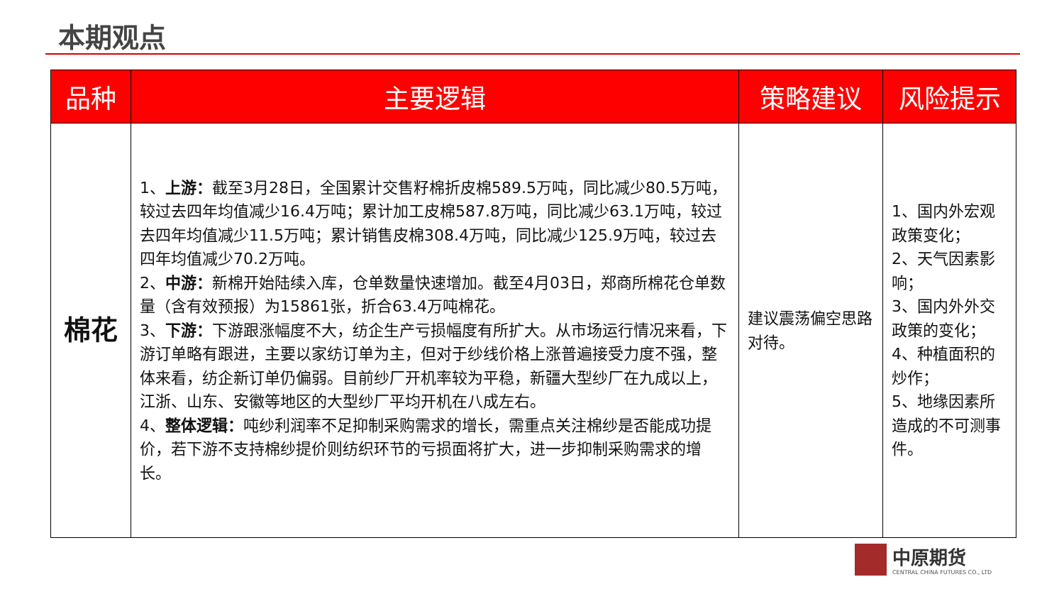本期观点
| 品种 | 主要逻辑 | 策略建议 | 风险提示 |
| --- | --- | --- | --- |
| 棉花 | 1、 上游： 截至3月28日，全国累计交售籽棉折皮棉589.5万吨，同比减少80.5万吨，较过去四年均值减少16.4万吨；累计加工皮棉587.8万吨，同比减少63.1万吨，较过去四年均值减少11.5万吨；累计销售皮棉308.4万吨，同比减少125.9万吨，较过去四年均值减少70.2万吨。 2、 中游： 新棉开始陆续入库，仓单数量快速增加。截至4月03日，郑商所棉花仓单数量（含有效预报）为15861张，折合63.4万吨棉花。 3、 下游： 下游跟涨幅度不大，纺企生产亏损幅度有所扩大。从市场运行情况来看，下游订单略有跟进，主要以家纺订单为主，但对于纱线价格上涨普遍接受力度不强，整体来看，纺企新订单仍偏弱。目前纱厂开机率较为平稳，新疆大型纱厂在九成以上，江浙、山东、安徽等地区的大型纱厂平均开机在八成左右。 4、 整体逻辑： 吨纱利润率不足抑制采购需求的增长，需重点关注棉纱是否能成功提价，若下游不支持棉纱提价则纺织环节的亏损面将扩大，进一步抑制采购需求的增长。 | 建议震荡偏空思路对待。 | 1、国内外宏观政策变化； 2、天气因素影响； 3、国内外外交政策的变化； 4、种植面积的炒作； 5、地缘因素所造成的不可测事件。 |
中原期货
CENTRAL CHINA FUTURES CO., LTD